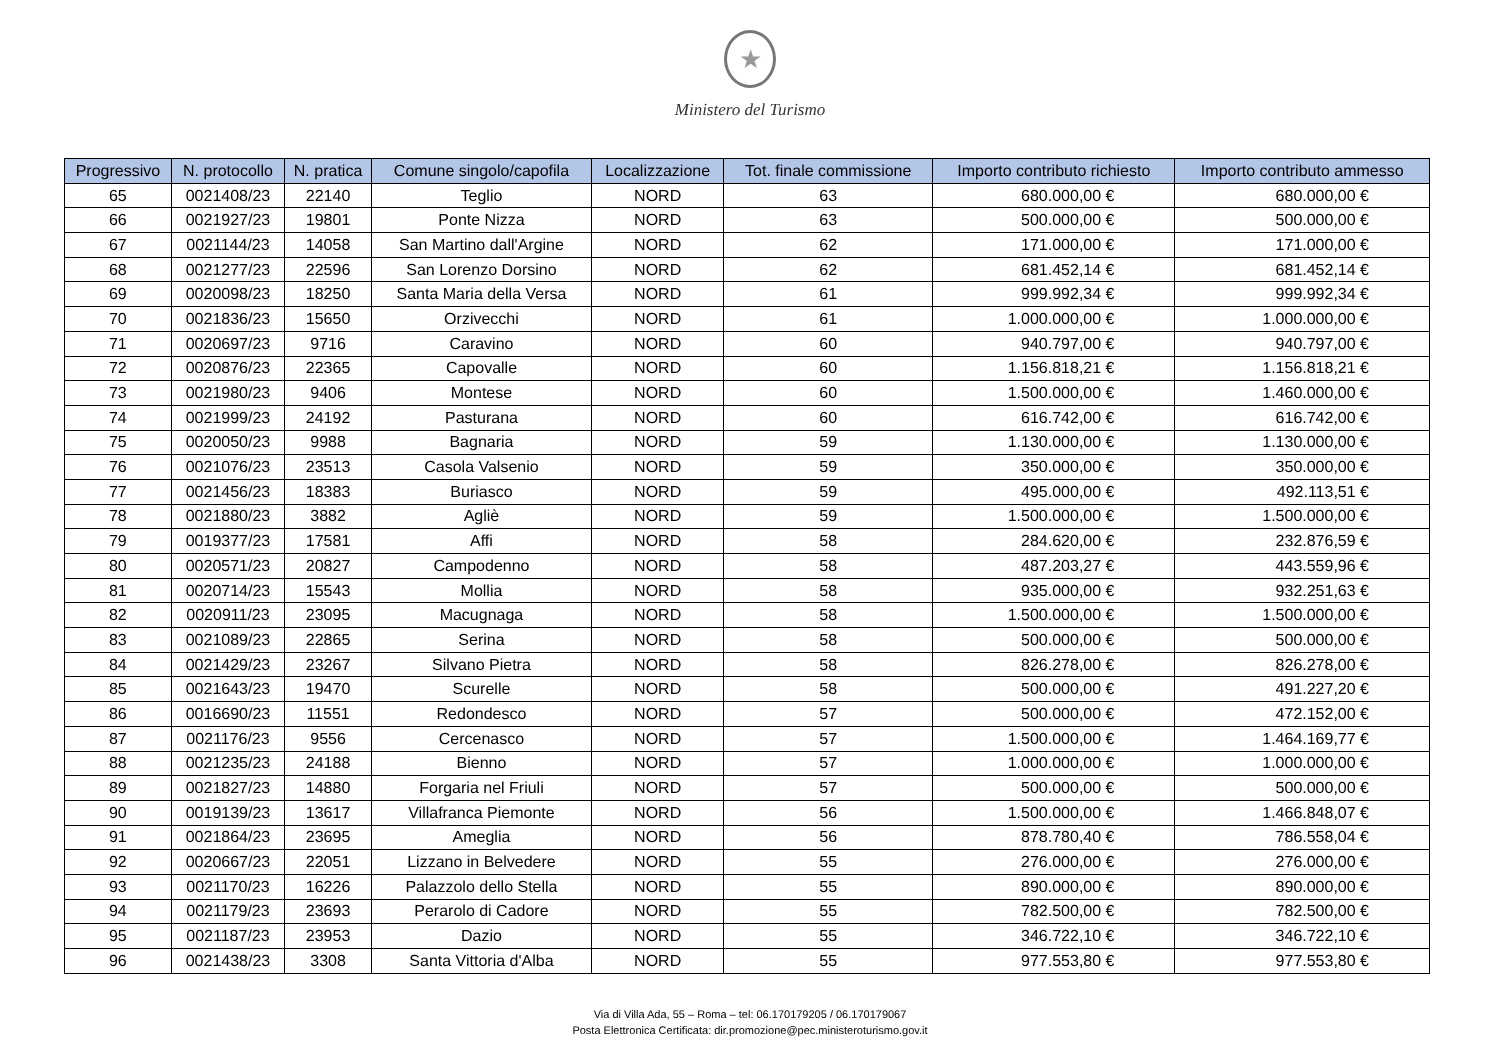★
Ministero del Turismo
| Progressivo | N. protocollo | N. pratica | Comune singolo/capofila | Localizzazione | Tot. finale commissione | Importo contributo richiesto | Importo contributo ammesso |
| --- | --- | --- | --- | --- | --- | --- | --- |
| 65 | 0021408/23 | 22140 | Teglio | NORD | 63 | 680.000,00 € | 680.000,00 € |
| 66 | 0021927/23 | 19801 | Ponte Nizza | NORD | 63 | 500.000,00 € | 500.000,00 € |
| 67 | 0021144/23 | 14058 | San Martino dall'Argine | NORD | 62 | 171.000,00 € | 171.000,00 € |
| 68 | 0021277/23 | 22596 | San Lorenzo Dorsino | NORD | 62 | 681.452,14 € | 681.452,14 € |
| 69 | 0020098/23 | 18250 | Santa Maria della Versa | NORD | 61 | 999.992,34 € | 999.992,34 € |
| 70 | 0021836/23 | 15650 | Orzivecchi | NORD | 61 | 1.000.000,00 € | 1.000.000,00 € |
| 71 | 0020697/23 | 9716 | Caravino | NORD | 60 | 940.797,00 € | 940.797,00 € |
| 72 | 0020876/23 | 22365 | Capovalle | NORD | 60 | 1.156.818,21 € | 1.156.818,21 € |
| 73 | 0021980/23 | 9406 | Montese | NORD | 60 | 1.500.000,00 € | 1.460.000,00 € |
| 74 | 0021999/23 | 24192 | Pasturana | NORD | 60 | 616.742,00 € | 616.742,00 € |
| 75 | 0020050/23 | 9988 | Bagnaria | NORD | 59 | 1.130.000,00 € | 1.130.000,00 € |
| 76 | 0021076/23 | 23513 | Casola Valsenio | NORD | 59 | 350.000,00 € | 350.000,00 € |
| 77 | 0021456/23 | 18383 | Buriasco | NORD | 59 | 495.000,00 € | 492.113,51 € |
| 78 | 0021880/23 | 3882 | Agliè | NORD | 59 | 1.500.000,00 € | 1.500.000,00 € |
| 79 | 0019377/23 | 17581 | Affi | NORD | 58 | 284.620,00 € | 232.876,59 € |
| 80 | 0020571/23 | 20827 | Campodenno | NORD | 58 | 487.203,27 € | 443.559,96 € |
| 81 | 0020714/23 | 15543 | Mollia | NORD | 58 | 935.000,00 € | 932.251,63 € |
| 82 | 0020911/23 | 23095 | Macugnaga | NORD | 58 | 1.500.000,00 € | 1.500.000,00 € |
| 83 | 0021089/23 | 22865 | Serina | NORD | 58 | 500.000,00 € | 500.000,00 € |
| 84 | 0021429/23 | 23267 | Silvano Pietra | NORD | 58 | 826.278,00 € | 826.278,00 € |
| 85 | 0021643/23 | 19470 | Scurelle | NORD | 58 | 500.000,00 € | 491.227,20 € |
| 86 | 0016690/23 | 11551 | Redondesco | NORD | 57 | 500.000,00 € | 472.152,00 € |
| 87 | 0021176/23 | 9556 | Cercenasco | NORD | 57 | 1.500.000,00 € | 1.464.169,77 € |
| 88 | 0021235/23 | 24188 | Bienno | NORD | 57 | 1.000.000,00 € | 1.000.000,00 € |
| 89 | 0021827/23 | 14880 | Forgaria nel Friuli | NORD | 57 | 500.000,00 € | 500.000,00 € |
| 90 | 0019139/23 | 13617 | Villafranca Piemonte | NORD | 56 | 1.500.000,00 € | 1.466.848,07 € |
| 91 | 0021864/23 | 23695 | Ameglia | NORD | 56 | 878.780,40 € | 786.558,04 € |
| 92 | 0020667/23 | 22051 | Lizzano in Belvedere | NORD | 55 | 276.000,00 € | 276.000,00 € |
| 93 | 0021170/23 | 16226 | Palazzolo dello Stella | NORD | 55 | 890.000,00 € | 890.000,00 € |
| 94 | 0021179/23 | 23693 | Perarolo di Cadore | NORD | 55 | 782.500,00 € | 782.500,00 € |
| 95 | 0021187/23 | 23953 | Dazio | NORD | 55 | 346.722,10 € | 346.722,10 € |
| 96 | 0021438/23 | 3308 | Santa Vittoria d'Alba | NORD | 55 | 977.553,80 € | 977.553,80 € |
Via di Villa Ada, 55 – Roma – tel: 06.170179205 / 06.170179067
Posta Elettronica Certificata: dir.promozione@pec.ministeroturismo.gov.it